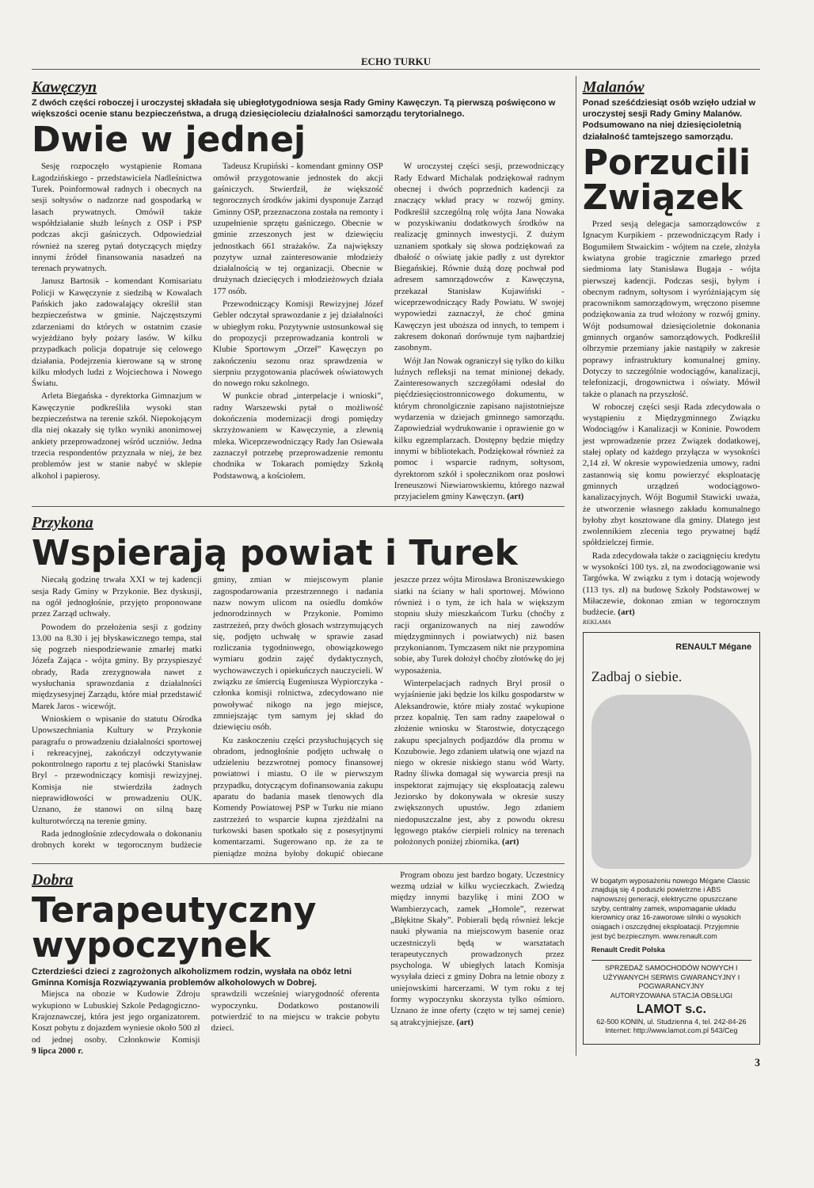ECHO TURKU
Kawęczyn
Z dwóch części roboczej i uroczystej składała się ubiegłotygodniowa sesja Rady Gminy Kawęczyn. Tą pierwszą poświęcono w większości ocenie stanu bezpieczeństwa, a drugą dziesięcioleciu działalności samorządu terytorialnego.
Dwie w jednej
Sesję rozpoczęło wystąpienie Romana Łagodzińskiego - przedstawiciela Nadleśnictwa Turek. Poinformował radnych i obecnych na sesji sołtysów o nadzorze nad gospodarką w lasach prywatnych. Omówił także współdziałanie służb leśnych z OSP i PSP podczas akcji gaśniczych. Odpowiedział również na szereg pytań dotyczących między innymi źródeł finansowania nasadzeń na terenach prywatnych.
Janusz Bartosik - komendant Komisariatu Policji w Kawęczynie z siedzibą w Kowalach Pańskich jako zadowalający określił stan bezpieczeństwa w gminie. Najczęstszymi zdarzeniami do których w ostatnim czasie wyjeżdżano były pożary lasów. W kilku przypadkach policja dopatruje się celowego działania. Podejrzenia kierowane są w stronę kilku młodych ludzi z Wojciechowa i Nowego Światu.
Arleta Biegańska - dyrektorka Gimnazjum w Kawęczynie podkreśliła wysoki stan bezpieczeństwa na terenie szkół. Niepokojącym dla niej okazały się tylko wyniki anonimowej ankiety przeprowadzonej wśród uczniów. Jedna trzecia respondentów przyznała w niej, że bez problemów jest w stanie nabyć w sklepie alkohol i papierosy.
Tadeusz Krupiński - komendant gminny OSP omówił przygotowanie jednostek do akcji gaśniczych. Stwierdził, że większość tegorocznych środków jakimi dysponuje Zarząd Gminny OSP, przeznaczona została na remonty i uzupełnienie sprzętu gaśniczego. Obecnie w gminie zrzeszonych jest w dziewięciu jednostkach 661 strażaków. Za największy pozytyw uznał zainteresowanie młodzieży działalnością w tej organizacji. Obecnie w drużynach dziecięcych i młodzieżowych działa 177 osób.
Przewodniczący Komisji Rewizyjnej Józef Gebler odczytał sprawozdanie z jej działalności w ubiegłym roku. Pozytywnie ustosunkował się do propozycji przeprowadzania kontroli w Klubie Sportowym „Orzeł” Kawęczyn po zakończeniu sezonu oraz sprawdzenia w sierpniu przygotowania placówek oświatowych do nowego roku szkolnego.
W punkcie obrad „interpelacje i wnioski”, radny Warszewski pytał o możliwość dokończenia modernizacji drogi pomiędzy skrzyżowaniem w Kawęczynie, a zlewnią mleka. Wiceprzewodniczący Rady Jan Osiewała zaznaczył potrzebę przeprowadzenie remontu chodnika w Tokarach pomiędzy Szkołą Podstawową, a kościołem.
W uroczystej części sesji, przewodniczący Rady Edward Michalak podziękował radnym obecnej i dwóch poprzednich kadencji za znaczący wkład pracy w rozwój gminy. Podkreślił szczególną rolę wójta Jana Nowaka w pozyskiwaniu dodatkowych środków na realizację gminnych inwestycji. Z dużym uznaniem spotkały się słowa podziękowań za dbałość o oświatę jakie padły z ust dyrektor Biegańskiej. Równie dużą dozę pochwał pod adresem samorządowców z Kawęczyna, przekazał Stanisław Kujawiński - wiceprzewodniczący Rady Powiatu. W swojej wypowiedzi zaznaczył, że choć gmina Kawęczyn jest uboższa od innych, to tempem i zakresem dokonań dorównuje tym najbardziej zasobnym.
Wójt Jan Nowak ograniczył się tylko do kilku luźnych refleksji na temat minionej dekady. Zainteresowanych szczegółami odesłał do pięćdziesięciostronnicowego dokumentu, w którym chronolgicznie zapisano najistotniejsze wydarzenia w dziejach gminnego samorządu. Zapowiedział wydrukowanie i oprawienie go w kilku egzemplarzach. Dostępny będzie między innymi w bibliotekach. Podziękował również za pomoc i wsparcie radnym, sołtysom, dyrektorom szkół i społecznikom oraz posłowi Ireneuszowi Niewiarowskiemu, którego nazwał przyjacielem gminy Kawęczyn. (art)
Przykona
Wspierają powiat i Turek
Niecałą godzinę trwała XXI w tej kadencji sesja Rady Gminy w Przykonie. Bez dyskusji, na ogół jednogłośnie, przyjęto proponowane przez Zarząd uchwały.
Powodem do przełożenia sesji z godziny 13.00 na 8.30 i jej błyskawicznego tempa, stał się pogrzeb niespodziewanie zmarłej matki Józefa Zająca - wójta gminy. By przyspieszyć obrady, Rada zrezygnowała nawet z wysłuchania sprawozdania z działalności międzysesyjnej Zarządu, które miał przedstawić Marek Jaros - wicewójt.
Wnioskiem o wpisanie do statutu Ośrodka Upowszechniania Kultury w Przykonie paragrafu o prowadzeniu działalności sportowej i rekreacyjnej, zakończył odczytywanie pokontrolnego raportu z tej placówki Stanisław Bryl - przewodniczący komisji rewizyjnej. Komisja nie stwierdziła żadnych nieprawidłowości w prowadzeniu OUK. Uznano, że stanowi on silną bazę kulturotwórczą na terenie gminy.
Rada jednogłośnie zdecydowała o dokonaniu drobnych korekt w tegorocznym budżecie gminy, zmian w miejscowym planie zagospodarowania przestrzennego i nadania nazw nowym ulicom na osiedlu domków jednorodzinnych w Przykonie. Pomimo zastrzeżeń, przy dwóch głosach wstrzymujących się, podjęto uchwałę w sprawie zasad rozliczania tygodniowego, obowiązkowego wymiaru godzin zajęć dydaktycznych, wychowawczych i opiekuńczych nauczycieli. W związku ze śmiercią Eugeniusza Wypiorczyka - członka komisji rolnictwa, zdecydowano nie powoływać nikogo na jego miejsce, zmniejszając tym samym jej skład do dziewięciu osób.
Ku zaskoczeniu części przysłuchujących się obradom, jednogłośnie podjęto uchwałę o udzieleniu bezzwrotnej pomocy finansowej powiatowi i miastu. O ile w pierwszym przypadku, dotyczącym dofinansowania zakupu aparatu do badania masek tlenowych dla Komendy Powiatowej PSP w Turku nie miano zastrzeżeń to wsparcie kupna zjeżdżalni na turkowski basen spotkało się z posesytjnymi komentarzami. Sugerowano np. że za te pieniądze można byłoby dokupić obiecane jeszcze przez wójta Mirosława Broniszewskiego siatki na ściany w hali sportowej. Mówiono również i o tym, że ich hala w większym stopniu służy mieszkańcom Turku (choćby z racji organizowanych na niej zawodów międzygminnych i powiatwych) niż basen przykonianom. Tymczasem nikt nie przypomina sobie, aby Turek dołożył choćby złotówkę do jej wyposażenia.
Winterpelacjach radnych Bryl prosił o wyjaśnienie jaki będzie los kilku gospodarstw w Aleksandrowie, które miały zostać wykupione przez kopalnię. Ten sam radny zaapelował o złożenie wniosku w Starostwie, dotyczącego zakupu specjalnych podjazdów dla promu w Kozubowie. Jego zdaniem ułatwią one wjazd na niego w okresie niskiego stanu wód Warty. Radny śliwka domagał się wywarcia presji na inspektorat zajmujący się eksploatacją zalewu Jeziorsko by dokonywała w okresie suszy zwiększonych upustów. Jego zdaniem niedopuszczalne jest, aby z powodu okresu lęgowego ptaków cierpieli rolnicy na terenach położonych poniżej zbiornika. (art)
Dobra
Terapeutyczny wypoczynek
Czterdzieści dzieci z zagrożonych alkoholizmem rodzin, wysłała na obóz letni Gminna Komisja Rozwiązywania problemów alkoholowych w Dobrej.
Miejsca na obozie w Kudowie Zdroju wykupiono w Lubuskiej Szkole Pedagogiczno-Krajoznawczej, która jest jego organizatorem. Koszt pobytu z dojazdem wyniesie około 500 zł od jednej osoby. Członkowie Komisji sprawdzili wcześniej wiarygodność oferenta wypoczynku. Dodatkowo postanowili potwierdzić to na miejscu w trakcie pobytu dzieci.
9 lipca 2000 r.
Program obozu jest bardzo bogaty. Uczestnicy wezmą udział w kilku wycieczkach. Zwiedzą między innymi bazylikę i mini ZOO w Wambierzycach, zamek „Homole”, rezerwat „Błękitne Skały”. Pobierali będą również lekcje nauki pływania na miejscowym basenie oraz uczestniczyli będą w warsztatach terapeutycznych prowadzonych przez psychologa. W ubiegłych latach Komisja wysyłała dzieci z gminy Dobra na letnie obozy z uniejowskimi harcerzami. W tym roku z tej formy wypoczynku skorzysta tylko ośmioro. Uznano że inne oferty (częto w tej samej cenie) są atrakcyjniejsze. (art)
Malanów
Ponad sześćdziesiąt osób wzięło udział w uroczystej sesji Rady Gminy Malanów. Podsumowano na niej dziesięcioletnią działalność tamtejszego samorządu.
Porzucili Związek
Przed sesją delegacja samorządowców z Ignacym Kurpikiem - przewodniczącym Rady i Bogumiłem Stwaickim - wójtem na czele, złożyła kwiatyna grobie tragicznie zmarłego przed siedmioma laty Stanisława Bugaja - wójta pierwszej kadencji. Podczas sesji, byłym i obecnym radnym, sołtysom i wyróżniającym się pracownikom samorządowym, wręczono pisemne podziękowania za trud włożony w rozwój gminy. Wójt podsumował dziesięcioletnie dokonania gminnych organów samorządowych. Podkreślił olbrzymie przemiany jakie nastąpiły w zakresie poprawy infrastruktury komunalnej gminy. Dotyczy to szczególnie wodociągów, kanalizacji, telefonizacji, drogownictwa i oświaty. Mówił także o planach na przyszłość.
W roboczej części sesji Rada zdecydowała o wystąpieniu z Międzygminnego Związku Wodociągów i Kanalizacji w Koninie. Powodem jest wprowadzenie przez Związek dodatkowej, stałej opłaty od każdego przyłącza w wysokości 2,14 zł. W okresie wypowiedzenia umowy, radni zastanowią się komu powierzyć eksploatację gminnych urządzeń wodociągowo-kanalizacyjnych. Wójt Bogumił Stawicki uważa, że utworzenie własnego zakładu komunalnego byłoby zbyt kosztowane dla gminy. Dlatego jest zwolennikiem zlecenia tego prywatnej bądź spółdzielczej firmie.
Rada zdecydowała także o zaciągnięciu kredytu w wysokości 100 tys. zł, na zwodociągowanie wsi Targówka. W związku z tym i dotacją wojewody (113 tys. zł) na budowę Szkoły Podstawowej w Miłaczewie, dokonao zmian w tegorocznym budżecie. (art)
REKLAMA
RENAULT Mégane
Zadbaj o siebie.
W bogatym wyposażeniu nowego Mégane Classic znajdują się 4 poduszki powietrzne i ABS najnowszej generacji, elektryczne opuszczane szyby, centralny zamek, wspomaganie układu kierownicy oraz 16-zaworowe silniki o wysokich osiągach i oszczędnej eksploatacji. Przyjemnie jest być bezpiecznym. www.renault.com
Renault Credit Polska
SPRZEDAŻ SAMOCHODÓW NOWYCH I UŻYWANYCH SERWIS GWARANCYJNY I POGWARANCYJNY
AUTORYZOWANA STACJA OBSŁUGI LAMOT s.c.
62-500 KONIN, ul. Studzienna 4, tel. 242-84-26
Internet: http://www.lamot.com.pl 543/Ceg
3